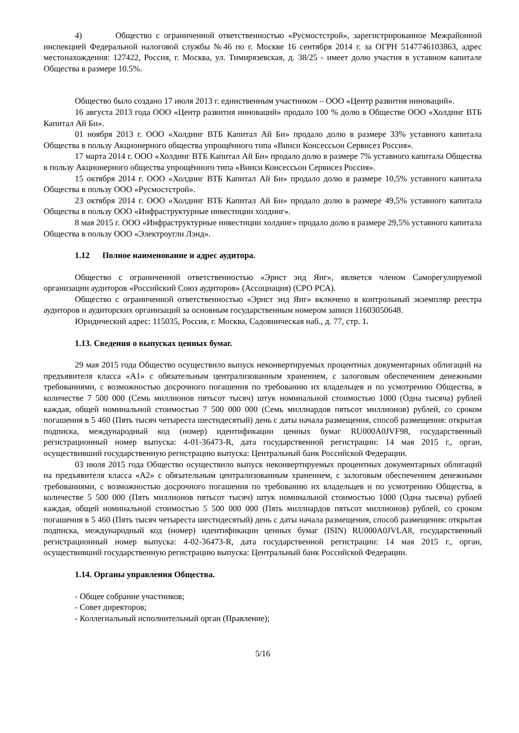4) Общество с ограниченной ответственностью «Русмостстрой», зарегистрированное Межрайонной инспекцией Федеральной налоговой службы №46 по г. Москве 16 сентября 2014 г. за ОГРН 5147746103863, адрес местонахождения: 127422, Россия, г. Москва, ул. Тимирязевская, д. 38/25 - имеет долю участия в уставном капитале Общества в размере 10.5%.
Общество было создано 17 июля 2013 г. единственным участником – ООО «Центр развития инноваций».
16 августа 2013 года ООО «Центр развития инноваций» продало 100 % долю в Обществе ООО «Холдинг ВТБ Капитал Ай Би».
01 ноября 2013 г. ООО «Холдинг ВТБ Капитал Ай Би» продало долю в размере 33% уставного капитала Общества в пользу Акционерного общества упрощённого типа «Винси Консессьон Сервисез Россия».
17 марта 2014 г. ООО «Холдинг ВТБ Капитал Ай Би» продало долю в размере 7% уставного капитала Общества в пользу Акционерного общества упрощённого типа «Винси Консессьон Сервисез Россия».
15 октября 2014 г. ООО «Холдинг ВТБ Капитал Ай Би» продало долю в размере 10,5% уставного капитала Общества в пользу ООО «Русмостстрой».
23 октября 2014 г. ООО «Холдинг ВТБ Капитал Ай Би» продало долю в размере 49,5% уставного капитала Общества в пользу ООО «Инфраструктурные инвестиции холдинг».
8 мая 2015 г. ООО «Инфраструктурные инвестиции холдинг» продало долю в размере 29,5% уставного капитала Общества в пользу ООО «Электроугли Лэнд».
1.12 Полное наименование и адрес аудитора.
Общество с ограниченной ответственностью «Эрнст энд Янг», является членом Саморегулируемой организации аудиторов «Российский Союз аудиторов» (Ассоциация) (СРО РСА).
Общество с ограниченной ответственностью «Эрнст энд Янг» включено в контрольный экземпляр реестра аудиторов и аудиторских организаций за основным государственным номером записи 11603050648.
Юридический адрес: 115035, Россия, г. Москва, Садовническая наб., д. 77, стр. 1.
1.13. Сведения о выпусках ценных бумаг.
29 мая 2015 года Общество осуществило выпуск неконвертируемых процентных документарных облигаций на предъявителя класса «А1» с обязательным централизованным хранением, с залоговым обеспечением денежными требованиями, с возможностью досрочного погашения по требованию их владельцев и по усмотрению Общества, в количестве 7 500 000 (Семь миллионов пятьсот тысяч) штук номинальной стоимостью 1000 (Одна тысяча) рублей каждая, общей номинальной стоимостью 7 500 000 000 (Семь миллиардов пятьсот миллионов) рублей, со сроком погашения в 5 460 (Пять тысяч четыреста шестидесятый) день с даты начала размещения, способ размещения: открытая подписка, международный код (номер) идентификации ценных бумаг RU000A0JVF98, государственный регистрационный номер выпуска: 4-01-36473-R, дата государственной регистрации: 14 мая 2015 г., орган, осуществивший государственную регистрацию выпуска: Центральный банк Российской Федерации.
03 июля 2015 года Общество осуществило выпуск неконвертируемых процентных документарных облигаций на предъявителя класса «А2» с обязательным централизованным хранением, с залоговым обеспечением денежными требованиями, с возможностью досрочного погашения по требованию их владельцев и по усмотрению Общества, в количестве 5 500 000 (Пять миллионов пятьсот тысяч) штук номинальной стоимостью 1000 (Одна тысяча) рублей каждая, общей номинальной стоимостью 5 500 000 000 (Пять миллиардов пятьсот миллионов) рублей, со сроком погашения в 5 460 (Пять тысяч четыреста шестидесятый) день с даты начала размещения, способ размещения: открытая подписка, международный код (номер) идентификации ценных бумаг (ISIN) RU000A0JVLA8, государственный регистрационный номер выпуска: 4-02-36473-R, дата государственной регистрации: 14 мая 2015 г., орган, осуществивший государственную регистрацию выпуска: Центральный банк Российской Федерации.
1.14. Органы управления Общества.
- Общее собрание участников;
- Совет директоров;
- Коллегиальный исполнительный орган (Правление);
5/16